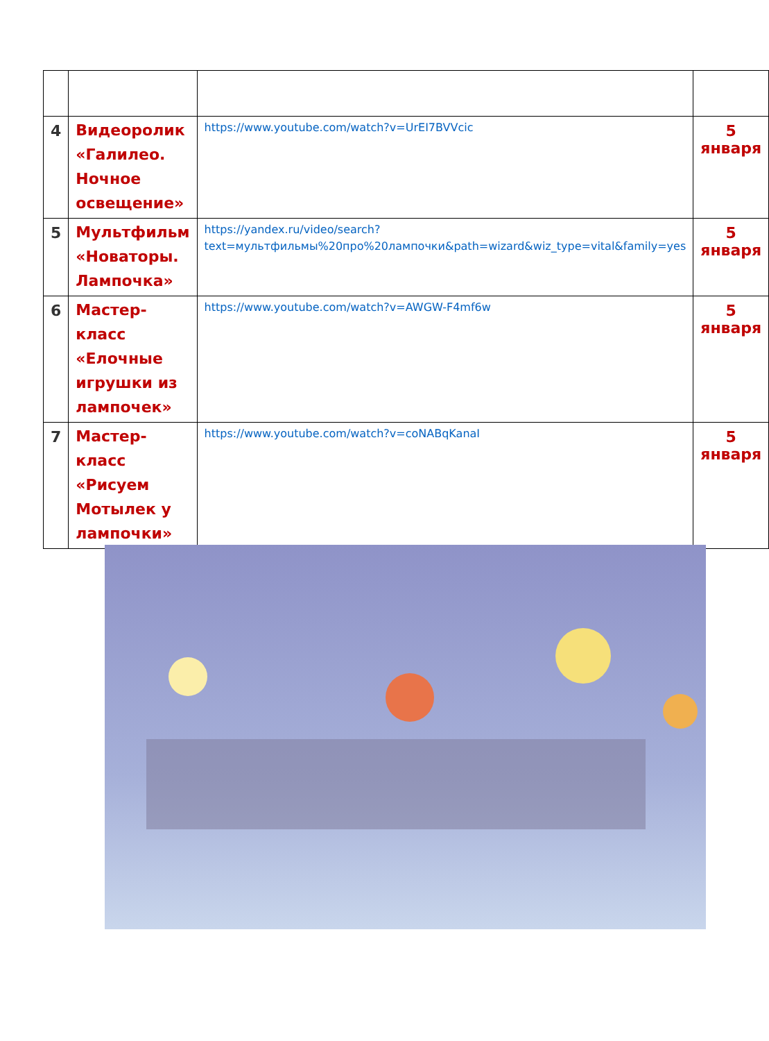| 4 | Видеоролик «Галилео. Ночное освещение» | https://www.youtube.com/watch?v=UrEI7BVVcic | 5 января |
| 5 | Мультфильм «Новаторы. Лампочка» | https://yandex.ru/video/search?text=мультфильмы%20про%20лампочки&path=wizard&wiz_type=vital&family=yes | 5 января |
| 6 | Мастер-класс «Елочные игрушки из лампочек» | https://www.youtube.com/watch?v=AWGW-F4mf6w | 5 января |
| 7 | Мастер-класс «Рисуем Мотылек у лампочки» | https://www.youtube.com/watch?v=coNABqKanaI | 5 января |